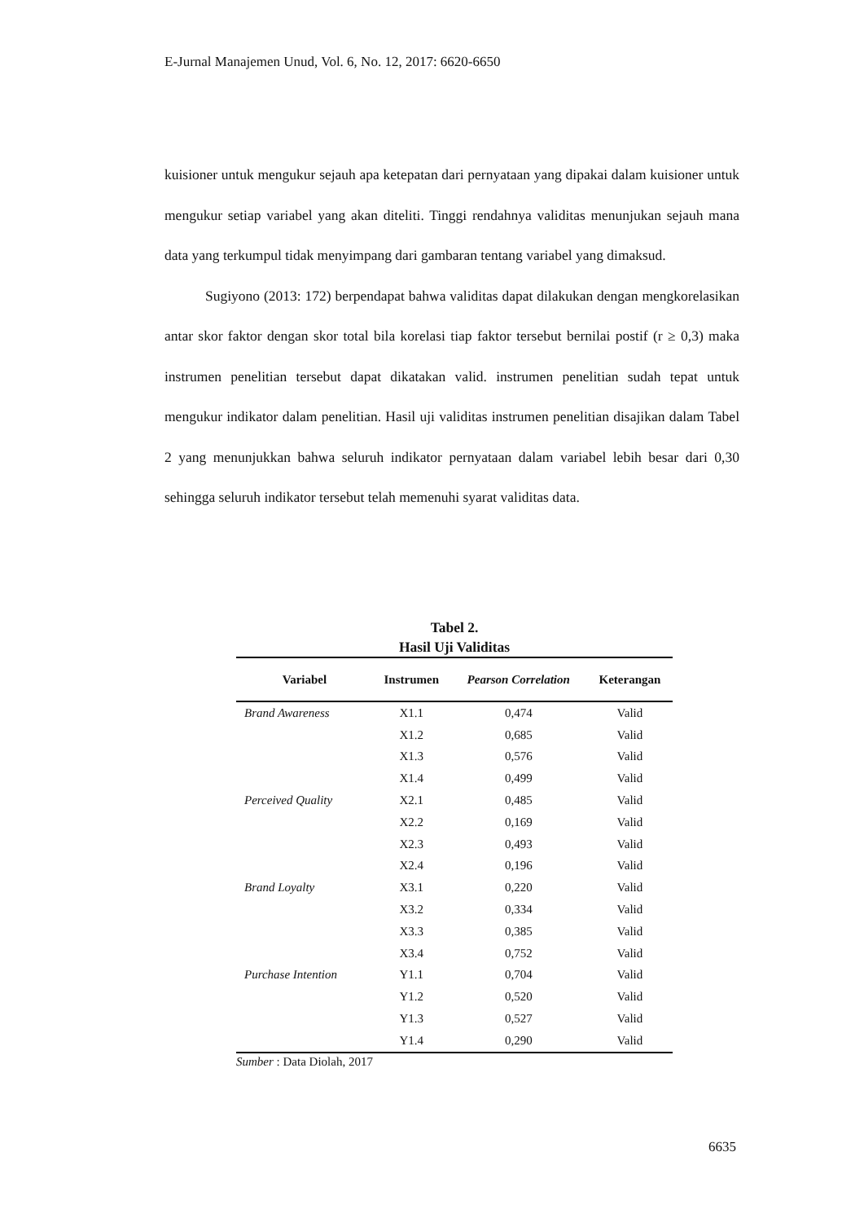E-Jurnal Manajemen Unud, Vol. 6, No. 12, 2017: 6620-6650
kuisioner untuk mengukur sejauh apa ketepatan dari pernyataan yang dipakai dalam kuisioner untuk mengukur setiap variabel yang akan diteliti. Tinggi rendahnya validitas menunjukan sejauh mana data yang terkumpul tidak menyimpang dari gambaran tentang variabel yang dimaksud.
Sugiyono (2013: 172) berpendapat bahwa validitas dapat dilakukan dengan mengkorelasikan antar skor faktor dengan skor total bila korelasi tiap faktor tersebut bernilai postif (r ≥ 0,3) maka instrumen penelitian tersebut dapat dikatakan valid. instrumen penelitian sudah tepat untuk mengukur indikator dalam penelitian. Hasil uji validitas instrumen penelitian disajikan dalam Tabel 2 yang menunjukkan bahwa seluruh indikator pernyataan dalam variabel lebih besar dari 0,30 sehingga seluruh indikator tersebut telah memenuhi syarat validitas data.
Tabel 2.
Hasil Uji Validitas
| Variabel | Instrumen | Pearson Correlation | Keterangan |
| --- | --- | --- | --- |
| Brand Awareness | X1.1 | 0,474 | Valid |
| | X1.2 | 0,685 | Valid |
| | X1.3 | 0,576 | Valid |
| | X1.4 | 0,499 | Valid |
| Perceived Quality | X2.1 | 0,485 | Valid |
| | X2.2 | 0,169 | Valid |
| | X2.3 | 0,493 | Valid |
| | X2.4 | 0,196 | Valid |
| Brand Loyalty | X3.1 | 0,220 | Valid |
| | X3.2 | 0,334 | Valid |
| | X3.3 | 0,385 | Valid |
| | X3.4 | 0,752 | Valid |
| Purchase Intention | Y1.1 | 0,704 | Valid |
| | Y1.2 | 0,520 | Valid |
| | Y1.3 | 0,527 | Valid |
| | Y1.4 | 0,290 | Valid |
Sumber : Data Diolah, 2017
6635